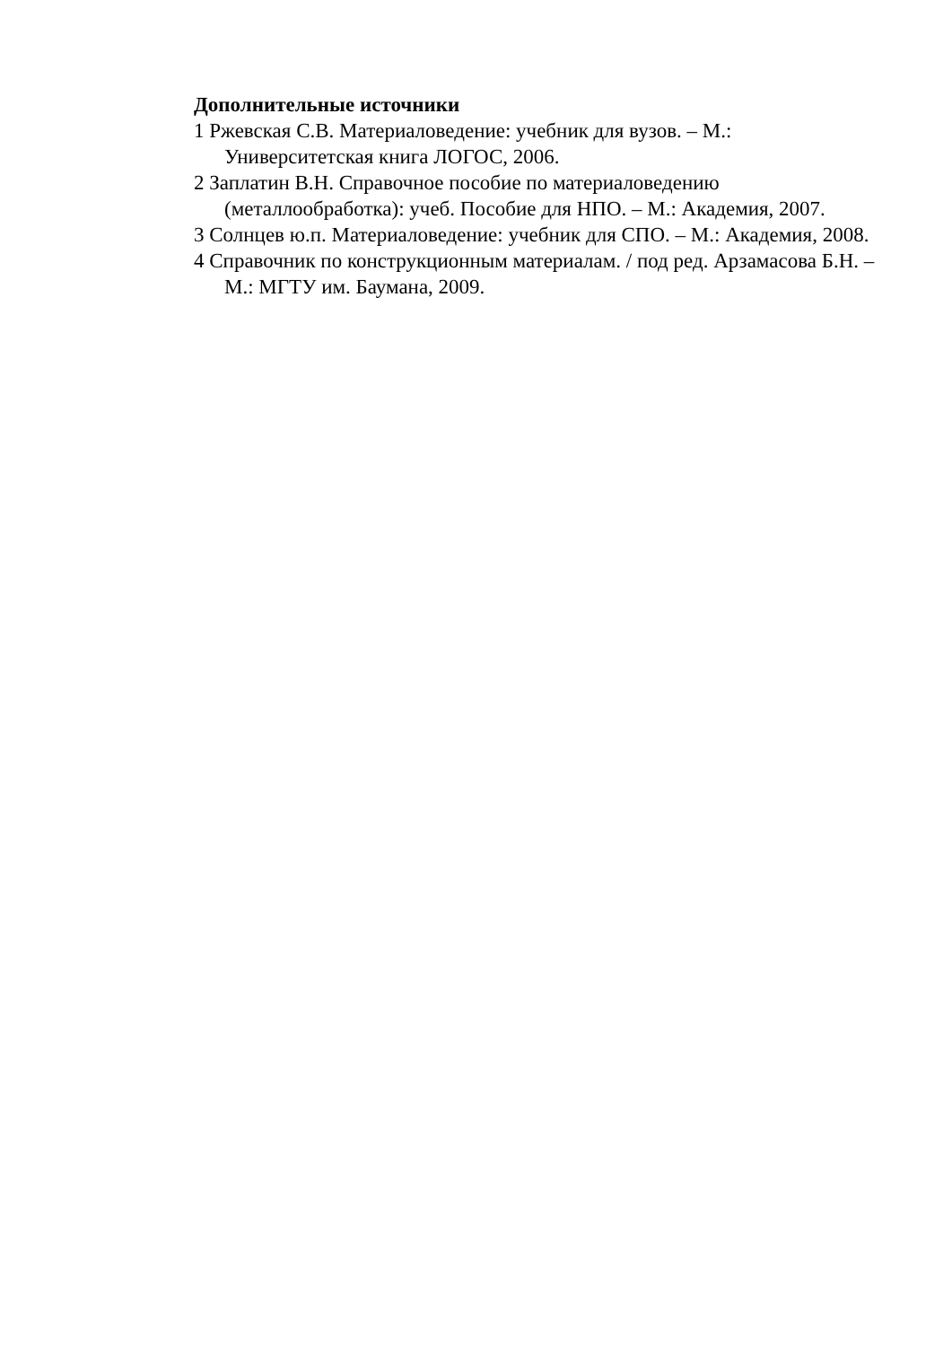Дополнительные источники
1 Ржевская С.В. Материаловедение: учебник для вузов. – М.: Университетская книга ЛОГОС, 2006.
2 Заплатин В.Н. Справочное пособие по материаловедению (металлообработка): учеб. Пособие для НПО. – М.: Академия, 2007.
3 Солнцев ю.п. Материаловедение: учебник для СПО. – М.: Академия, 2008.
4 Справочник по конструкционным материалам. / под ред. Арзамасова Б.Н. – М.: МГТУ им. Баумана, 2009.